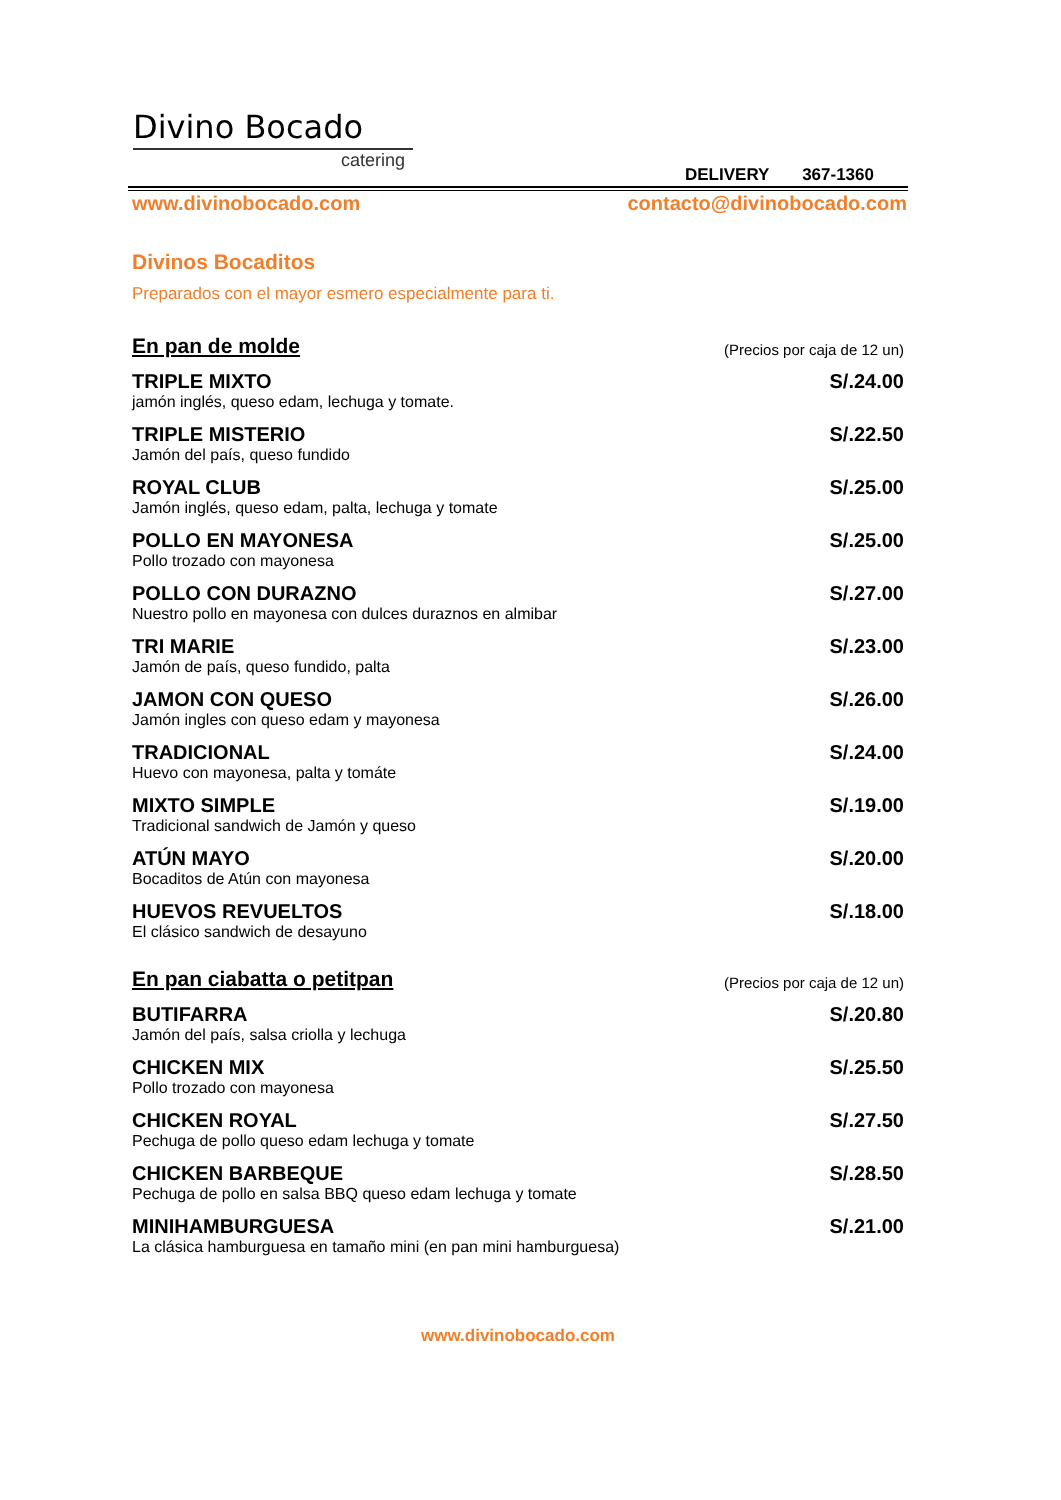Divino Bocado
catering
DELIVERY 367-1360
www.divinobocado.com contacto@divinobocado.com
Divinos Bocaditos
Preparados con el mayor esmero especialmente para ti.
En pan de molde
(Precios por caja de 12 un)
TRIPLE MIXTO
jamón inglés, queso edam, lechuga y tomate.
S/.24.00
TRIPLE MISTERIO
Jamón del país, queso fundido
S/.22.50
ROYAL CLUB
Jamón inglés, queso edam, palta, lechuga y tomate
S/.25.00
POLLO EN MAYONESA
Pollo trozado con mayonesa
S/.25.00
POLLO CON DURAZNO
Nuestro pollo en mayonesa con dulces duraznos en almibar
S/.27.00
TRI MARIE
Jamón de país, queso fundido, palta
S/.23.00
JAMON CON QUESO
Jamón ingles con queso edam y mayonesa
S/.26.00
TRADICIONAL
Huevo con mayonesa, palta y tomáte
S/.24.00
MIXTO SIMPLE
Tradicional sandwich de Jamón y queso
S/.19.00
ATÚN MAYO
Bocaditos de Atún con mayonesa
S/.20.00
HUEVOS REVUELTOS
El clásico sandwich de desayuno
S/.18.00
En pan ciabatta o petitpan
(Precios por caja de 12 un)
BUTIFARRA
Jamón del país, salsa criolla y lechuga
S/.20.80
CHICKEN MIX
Pollo trozado con mayonesa
S/.25.50
CHICKEN ROYAL
Pechuga de pollo queso edam lechuga y tomate
S/.27.50
CHICKEN BARBEQUE
Pechuga de pollo en salsa BBQ queso edam lechuga y tomate
S/.28.50
MINIHAMBURGUESA
La clásica hamburguesa en tamaño mini (en pan mini hamburguesa)
S/.21.00
www.divinobocado.com